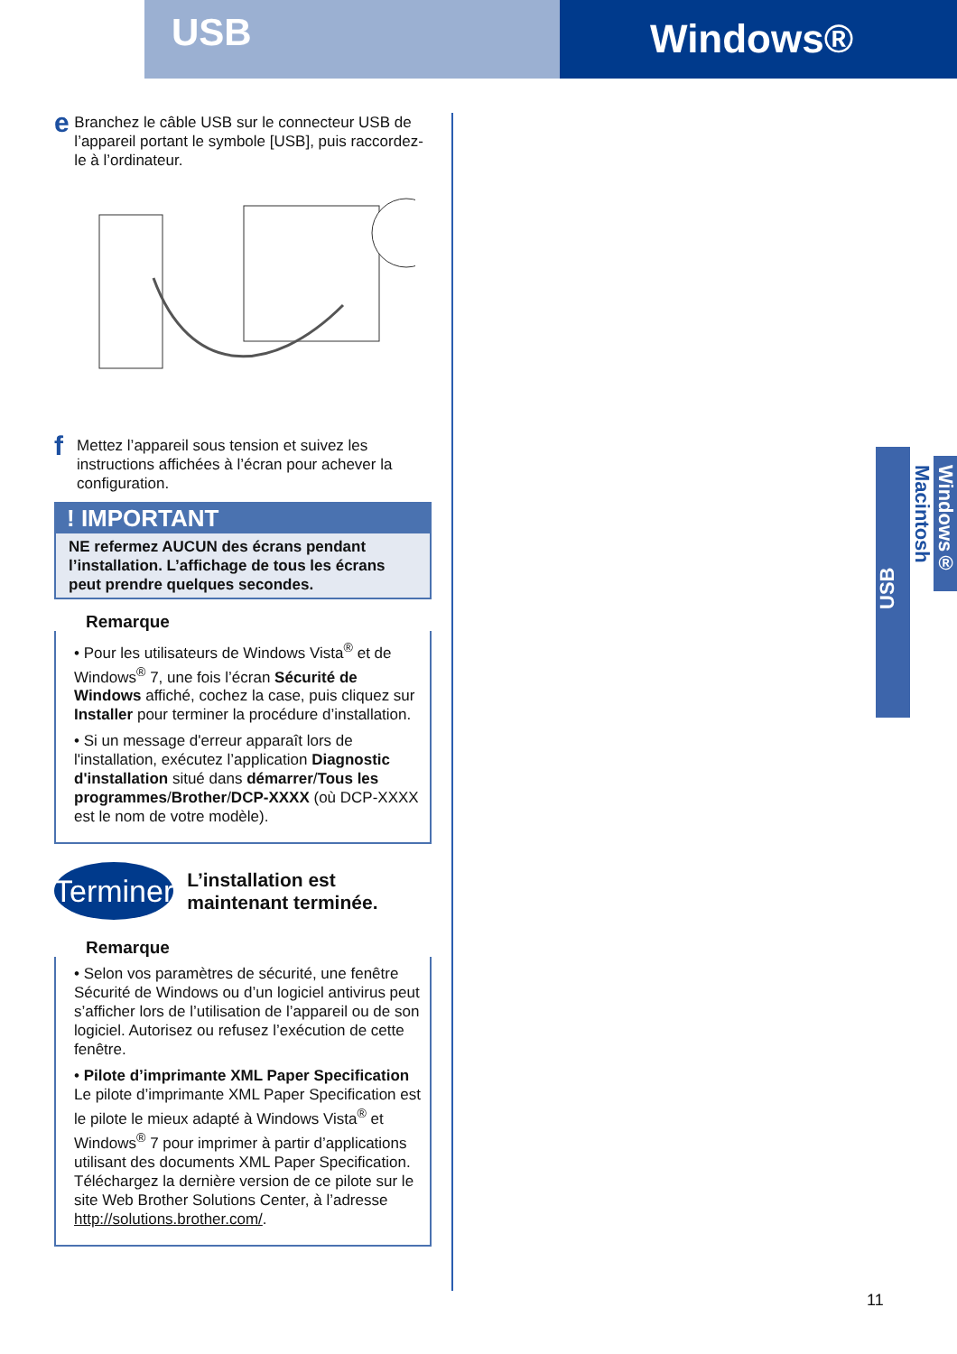USB
Windows®
e
Branchez le câble USB sur le connecteur USB de l’appareil portant le symbole [USB], puis raccordez-le à l’ordinateur.
f
Mettez l’appareil sous tension et suivez les instructions affichées à l’écran pour achever la configuration.
! IMPORTANT
NE refermez AUCUN des écrans pendant l’installation. L’affichage de tous les écrans peut prendre quelques secondes.
Remarque
• Pour les utilisateurs de Windows Vista<sup>®</sup> et de Windows<sup>®</sup> 7, une fois l’écran Sécurité de Windows affiché, cochez la case, puis cliquez sur Installer pour terminer la procédure d’installation.
• Si un message d'erreur apparaît lors de l'installation, exécutez l’application Diagnostic d'installation situé dans démarrer/Tous les programmes/Brother/DCP-XXXX (où DCP-XXXX est le nom de votre modèle).
Terminer
L’installation est maintenant terminée.
Remarque
• Selon vos paramètres de sécurité, une fenêtre Sécurité de Windows ou d’un logiciel antivirus peut s’afficher lors de l’utilisation de l’appareil ou de son logiciel. Autorisez ou refusez l’exécution de cette fenêtre.
• Pilote d’imprimante XML Paper Specification
Le pilote d’imprimante XML Paper Specification est le pilote le mieux adapté à Windows Vista<sup>®</sup> et Windows<sup>®</sup> 7 pour imprimer à partir d’applications utilisant des documents XML Paper Specification. Téléchargez la dernière version de ce pilote sur le site Web Brother Solutions Center, à l’adresse http://solutions.brother.com/.
USB
Windows®
Macintosh
11